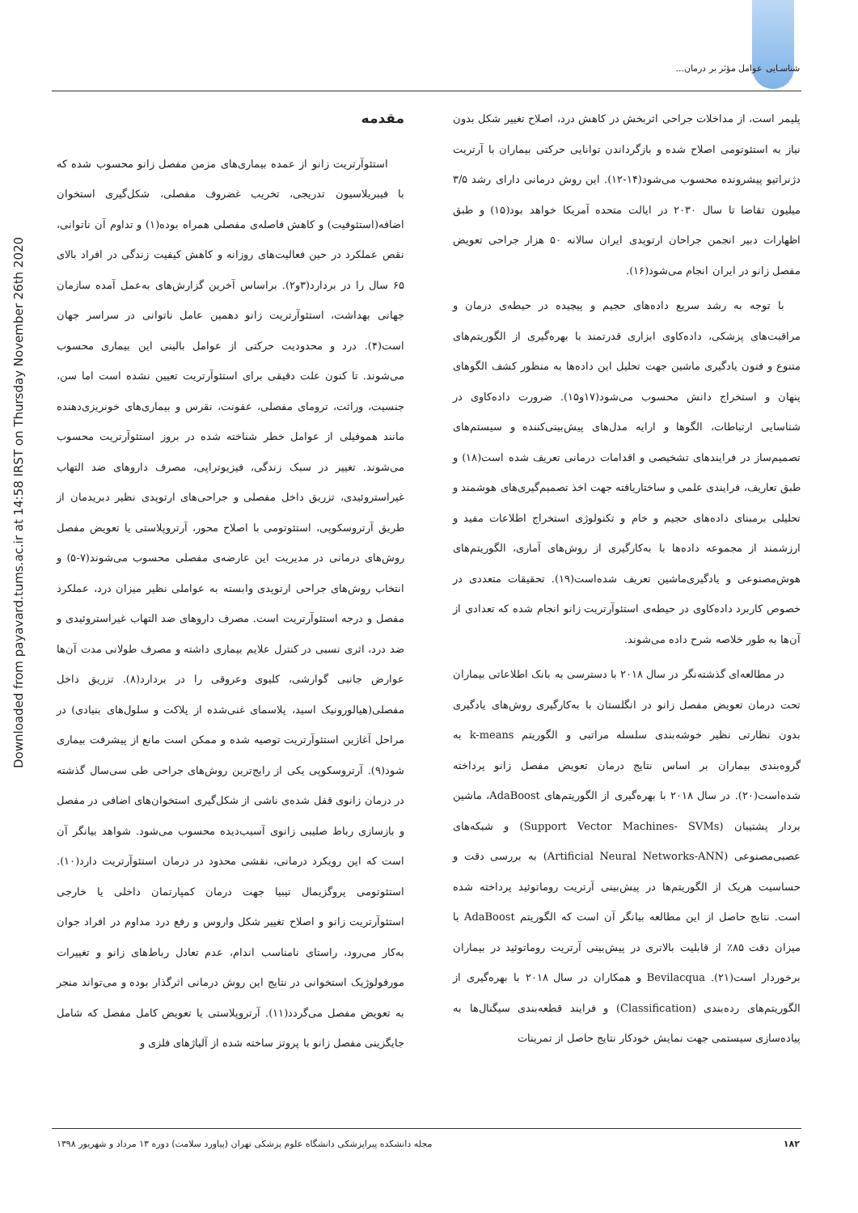شناسـایی عوامل مؤثر بر درمان...
Downloaded from payavard.tums.ac.ir at 14:58 IRST on Thursday November 26th 2020
مقدمه
استئوآرتریت زانو از عمده بیماری‌های مزمن مفصل زانو محسوب شده که با فیبریلاسیون تدریجی، تخریب غضروف مفصلی، شکل‌گیری استخوان اضافه(استئوفیت) و کاهش فاصله‌ی مفصلی همراه بوده(۱) و تداوم آن ناتوانی، نقص عملکرد در حین فعالیت‌های روزانه و کاهش کیفیت زندگی در افراد بالای ۶۵ سال را در بردارد(۳و۲). براساس آخرین گزارش‌های به‌عمل آمده سازمان جهانی بهداشت، استئوآرتریت زانو دهمین عامل ناتوانی در سراسر جهان است(۴). درد و محدودیت حرکتی از عوامل بالینی این بیماری محسوب می‌شوند. تا کنون علت دقیقی برای استئوآرتریت تعیین نشده است اما سن، جنسیت، وراثت، ترومای مفصلی، عفونت، نقرس و بیماری‌های خونریزی‌دهنده مانند هموفیلی از عوامل خطر شناخته شده در بروز استئوآرتریت محسوب می‌شوند. تغییر در سبک زندگی، فیزیوتراپی، مصرف داروهای ضد التهاب غیراستروئیدی، تزریق داخل مفصلی و جراحی‌های ارتوپدی نظیر دبریدمان از طریق آرتروسکوپی، استئوتومی با اصلاح محور، آرتروپلاستی یا تعویض مفصل روش‌های درمانی در مدیریت این عارضه‌ی مفصلی محسوب می‌شوند(۷-۵) و انتخاب روش‌های جراحی ارتوپدی وابسته به عواملی نظیر میزان درد، عملکرد مفصل و درجه استئوآرتریت است. مصرف داروهای ضد التهاب غیراستروئیدی و ضد درد، اثری نسبی در کنترل علایم بیماری داشته و مصرف طولانی مدت آن‌ها عوارض جانبی گوارشی، کلیوی وعروقی را در بردارد(۸). تزریق داخل مفصلی(هیالورونیک اسید، پلاسمای غنی‌شده از پلاکت و سلول‌های بنیادی) در مراحل آغازین استئوآرتریت توصیه شده و ممکن است مانع از پیشرفت بیماری شود(۹). آرتروسکوپی یکی از رایج‌ترین روش‌های جراحی طی سی‌سال گذشته در درمان زانوی قفل شده‌ی ناشی از شکل‌گیری استخوان‌های اضافی در مفصل و بازسازی رباط صلیبی زانوی آسیب‌دیده محسوب می‌شود. شواهد بیانگر آن است که این رویکرد درمانی، نقشی محدود در درمان استئوآرتریت دارد(۱۰). استئوتومی پروگزیمال تیبیا جهت درمان کمپارتمان داخلی یا خارجی استئوآرتریت زانو و اصلاح تغییر شکل واروس و رفع درد مداوم در افراد جوان به‌کار می‌رود، راستای نامناسب اندام، عدم تعادل رباط‌های زانو و تغییرات مورفولوژیک استخوانی در نتایج این روش درمانی اثرگذار بوده و می‌تواند منجر به تعویض مفصل می‌گردد(۱۱). آرتروپلاستی یا تعویض کامل مفصل که شامل جایگزینی مفصل زانو با پروتز ساخته شده از آلیاژهای فلزی و
پلیمر است، از مداخلات جراحی اثربخش در کاهش درد، اصلاح تغییر شکل بدون نیاز به استئوتومی اصلاح شده و بازگرداندن توانایی حرکتی بیماران با آرتریت دژنراتیو پیشرونده محسوب می‌شود(۱۴-۱۲). این روش درمانی دارای رشد ۳/۵ میلیون تقاضا تا سال ۲۰۳۰ در ایالت متحده آمریکا خواهد بود(۱۵) و طبق اظهارات دبیر انجمن جراحان ارتوپدی ایران سالانه ۵۰ هزار جراحی تعویض مفصل زانو در ایران انجام می‌شود(۱۶).
با توجه به رشد سریع داده‌های حجیم و پیچیده در حیطه‌ی درمان و مراقبت‌های پزشکی، داده‌کاوی ابزاری قدرتمند با بهره‌گیری از الگوریتم‌های متنوع و فنون یادگیری ماشین جهت تحلیل این داده‌ها به منظور کشف الگوهای پنهان و استخراج دانش محسوب می‌شود(۱۷و۱۵). ضرورت داده‌کاوی در شناسایی ارتباطات، الگوها و ارایه مدل‌های پیش‌بینی‌کننده و سیستم‌های تصمیم‌ساز در فرایندهای تشخیصی و اقدامات درمانی تعریف شده است(۱۸) و طبق تعاریف، فرایندی علمی و ساختاریافته جهت اخذ تصمیم‌گیری‌های هوشمند و تحلیلی برمبنای داده‌های حجیم و خام و تکنولوژی استخراج اطلاعات مفید و ارزشمند از مجموعه داده‌ها با به‌کارگیری از روش‌های آماری، الگوریتم‌های هوش‌مصنوعی و یادگیری‌ماشین تعریف شده‌است(۱۹). تحقیقات متعددی در خصوص کاربرد داده‌کاوی در حیطه‌ی استئوآرتریت زانو انجام شده که تعدادی از آن‌ها به طور خلاصه شرح داده می‌شوند.
در مطالعه‌ای گذشته‌نگر در سال ۲۰۱۸ با دسترسی به بانک اطلاعاتی بیماران تحت درمان تعویض مفصل زانو در انگلستان با به‌کارگیری روش‌های یادگیری بدون نظارتی نظیر خوشه‌بندی سلسله مراتبی و الگوریتم k-means به گروه‌بندی بیماران بر اساس نتایج درمان تعویض مفصل زانو پرداخته شده‌است(۲۰). در سال ۲۰۱۸ با بهره‌گیری از الگوریتم‌های AdaBoost، ماشین بردار پشتیبان (Support Vector Machines- SVMs) و شبکه‌های عصبی‌مصنوعی (Artificial Neural Networks-ANN) به بررسی دقت و حساسیت هریک از الگوریتم‌ها در پیش‌بینی آرتریت روماتوئید پرداخته شده است. نتایج حاصل از این مطالعه بیانگر آن است که الگوریتم AdaBoost با میزان دقت ۸۵٪ از قابلیت بالاتری در پیش‌بینی آرتریت روماتوئید در بیماران برخوردار است(۲۱). Bevilacqua و همکاران در سال ۲۰۱۸ با بهره‌گیری از الگوریتم‌های رده‌بندی (Classification) و فرایند قطعه‌بندی سیگنال‌ها به پیاده‌سازی سیستمی جهت نمایش خودکار نتایج حاصل از تمرینات
مجله دانشکده پیراپزشکی دانشگاه علوم پزشکی تهران (پیاورد سلامت) دوره ۱۳ مرداد و شهریور ۱۳۹۸ ۱۸۲